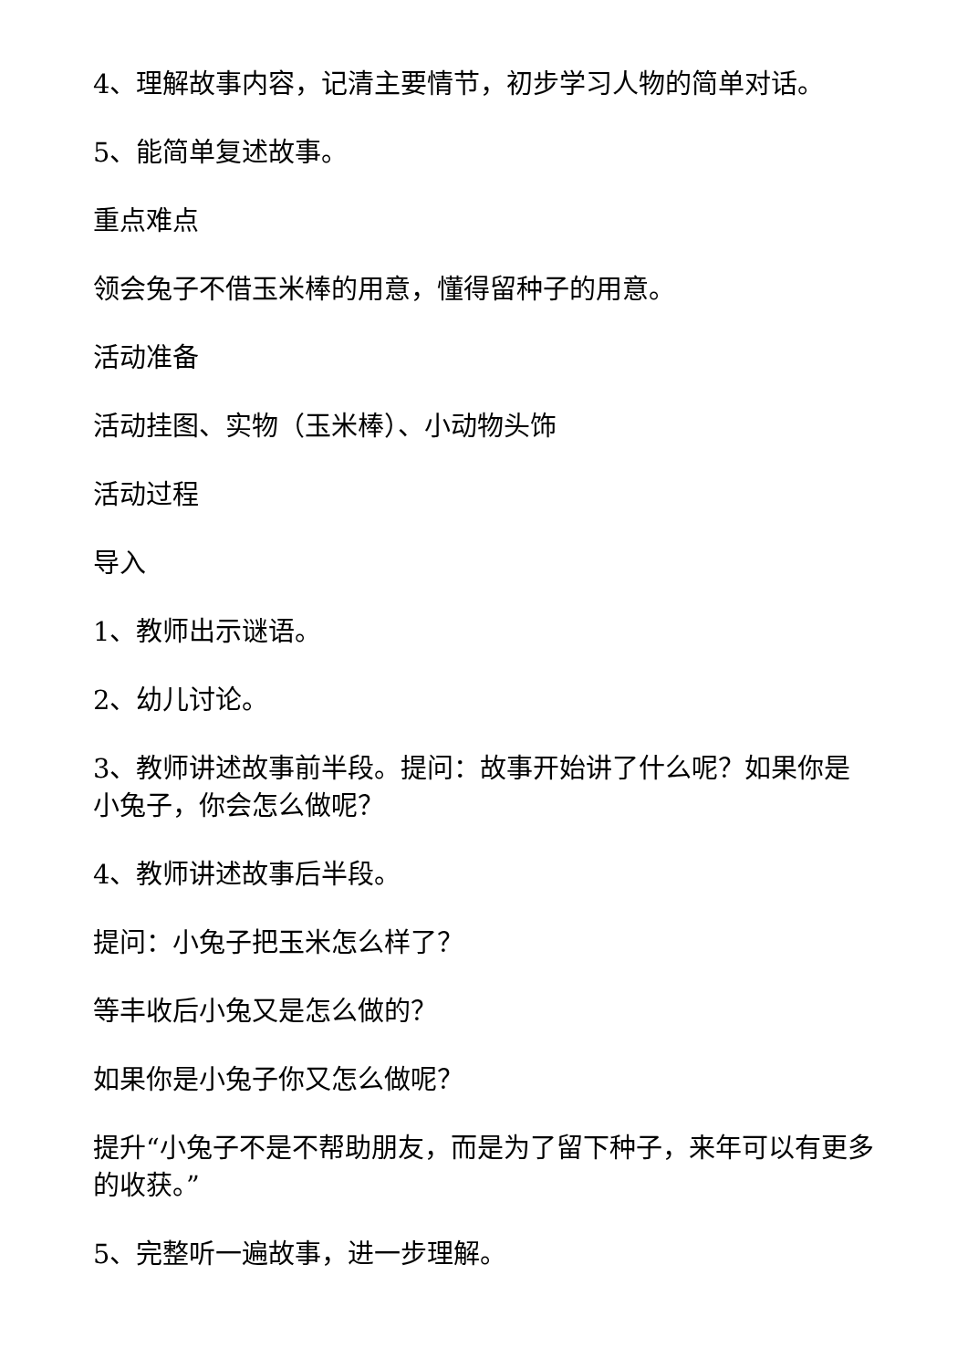4、理解故事内容，记清主要情节，初步学习人物的简单对话。
5、能简单复述故事。
重点难点
领会兔子不借玉米棒的用意，懂得留种子的用意。
活动准备
活动挂图、实物（玉米棒）、小动物头饰
活动过程
导入
1、教师出示谜语。
2、幼儿讨论。
3、教师讲述故事前半段。提问：故事开始讲了什么呢？如果你是小兔子，你会怎么做呢？
4、教师讲述故事后半段。
提问：小兔子把玉米怎么样了？
等丰收后小兔又是怎么做的？
如果你是小兔子你又怎么做呢？
提升“小兔子不是不帮助朋友，而是为了留下种子，来年可以有更多的收获。”
5、完整听一遍故事，进一步理解。